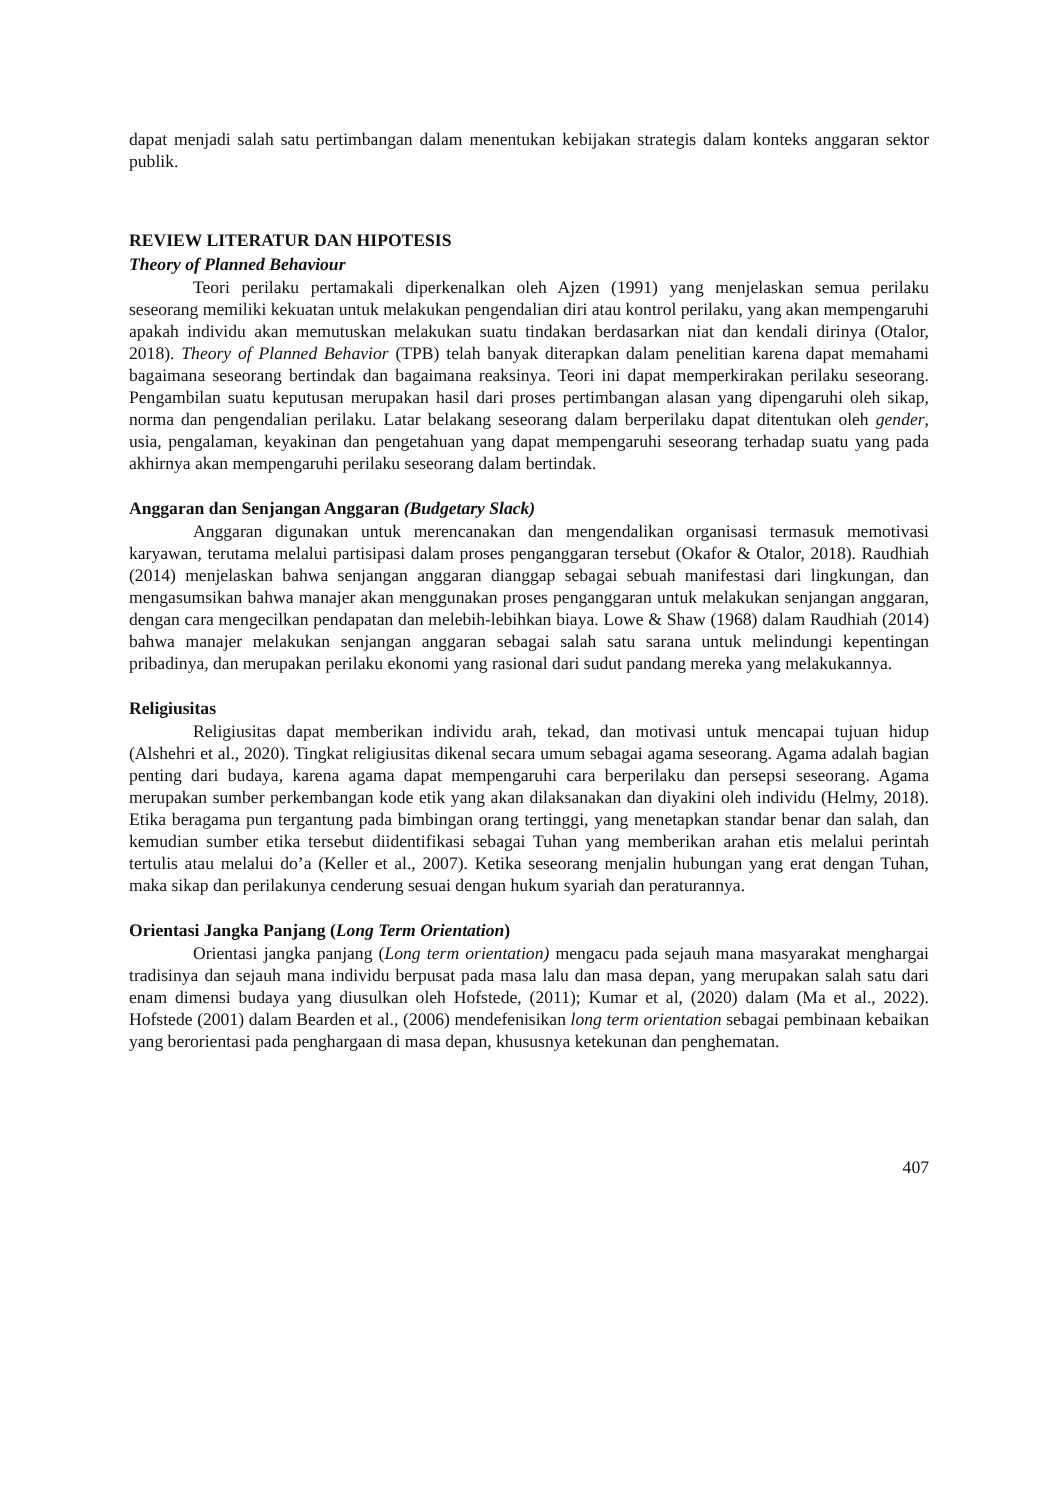dapat menjadi salah satu pertimbangan dalam menentukan kebijakan strategis dalam konteks anggaran sektor publik.
REVIEW LITERATUR DAN HIPOTESIS
Theory of Planned Behaviour
Teori perilaku pertamakali diperkenalkan oleh Ajzen (1991) yang menjelaskan semua perilaku seseorang memiliki kekuatan untuk melakukan pengendalian diri atau kontrol perilaku, yang akan mempengaruhi apakah individu akan memutuskan melakukan suatu tindakan berdasarkan niat dan kendali dirinya (Otalor, 2018). Theory of Planned Behavior (TPB) telah banyak diterapkan dalam penelitian karena dapat memahami bagaimana seseorang bertindak dan bagaimana reaksinya. Teori ini dapat memperkirakan perilaku seseorang. Pengambilan suatu keputusan merupakan hasil dari proses pertimbangan alasan yang dipengaruhi oleh sikap, norma dan pengendalian perilaku. Latar belakang seseorang dalam berperilaku dapat ditentukan oleh gender, usia, pengalaman, keyakinan dan pengetahuan yang dapat mempengaruhi seseorang terhadap suatu yang pada akhirnya akan mempengaruhi perilaku seseorang dalam bertindak.
Anggaran dan Senjangan Anggaran (Budgetary Slack)
Anggaran digunakan untuk merencanakan dan mengendalikan organisasi termasuk memotivasi karyawan, terutama melalui partisipasi dalam proses penganggaran tersebut (Okafor & Otalor, 2018). Raudhiah (2014) menjelaskan bahwa senjangan anggaran dianggap sebagai sebuah manifestasi dari lingkungan, dan mengasumsikan bahwa manajer akan menggunakan proses penganggaran untuk melakukan senjangan anggaran, dengan cara mengecilkan pendapatan dan melebih-lebihkan biaya. Lowe & Shaw (1968) dalam Raudhiah (2014) bahwa manajer melakukan senjangan anggaran sebagai salah satu sarana untuk melindungi kepentingan pribadinya, dan merupakan perilaku ekonomi yang rasional dari sudut pandang mereka yang melakukannya.
Religiusitas
Religiusitas dapat memberikan individu arah, tekad, dan motivasi untuk mencapai tujuan hidup (Alshehri et al., 2020). Tingkat religiusitas dikenal secara umum sebagai agama seseorang. Agama adalah bagian penting dari budaya, karena agama dapat mempengaruhi cara berperilaku dan persepsi seseorang. Agama merupakan sumber perkembangan kode etik yang akan dilaksanakan dan diyakini oleh individu (Helmy, 2018). Etika beragama pun tergantung pada bimbingan orang tertinggi, yang menetapkan standar benar dan salah, dan kemudian sumber etika tersebut diidentifikasi sebagai Tuhan yang memberikan arahan etis melalui perintah tertulis atau melalui do’a (Keller et al., 2007). Ketika seseorang menjalin hubungan yang erat dengan Tuhan, maka sikap dan perilakunya cenderung sesuai dengan hukum syariah dan peraturannya.
Orientasi Jangka Panjang (Long Term Orientation)
Orientasi jangka panjang (Long term orientation) mengacu pada sejauh mana masyarakat menghargai tradisinya dan sejauh mana individu berpusat pada masa lalu dan masa depan, yang merupakan salah satu dari enam dimensi budaya yang diusulkan oleh Hofstede, (2011); Kumar et al, (2020) dalam (Ma et al., 2022). Hofstede (2001) dalam Bearden et al., (2006) mendefenisikan long term orientation sebagai pembinaan kebaikan yang berorientasi pada penghargaan di masa depan, khususnya ketekunan dan penghematan.
407